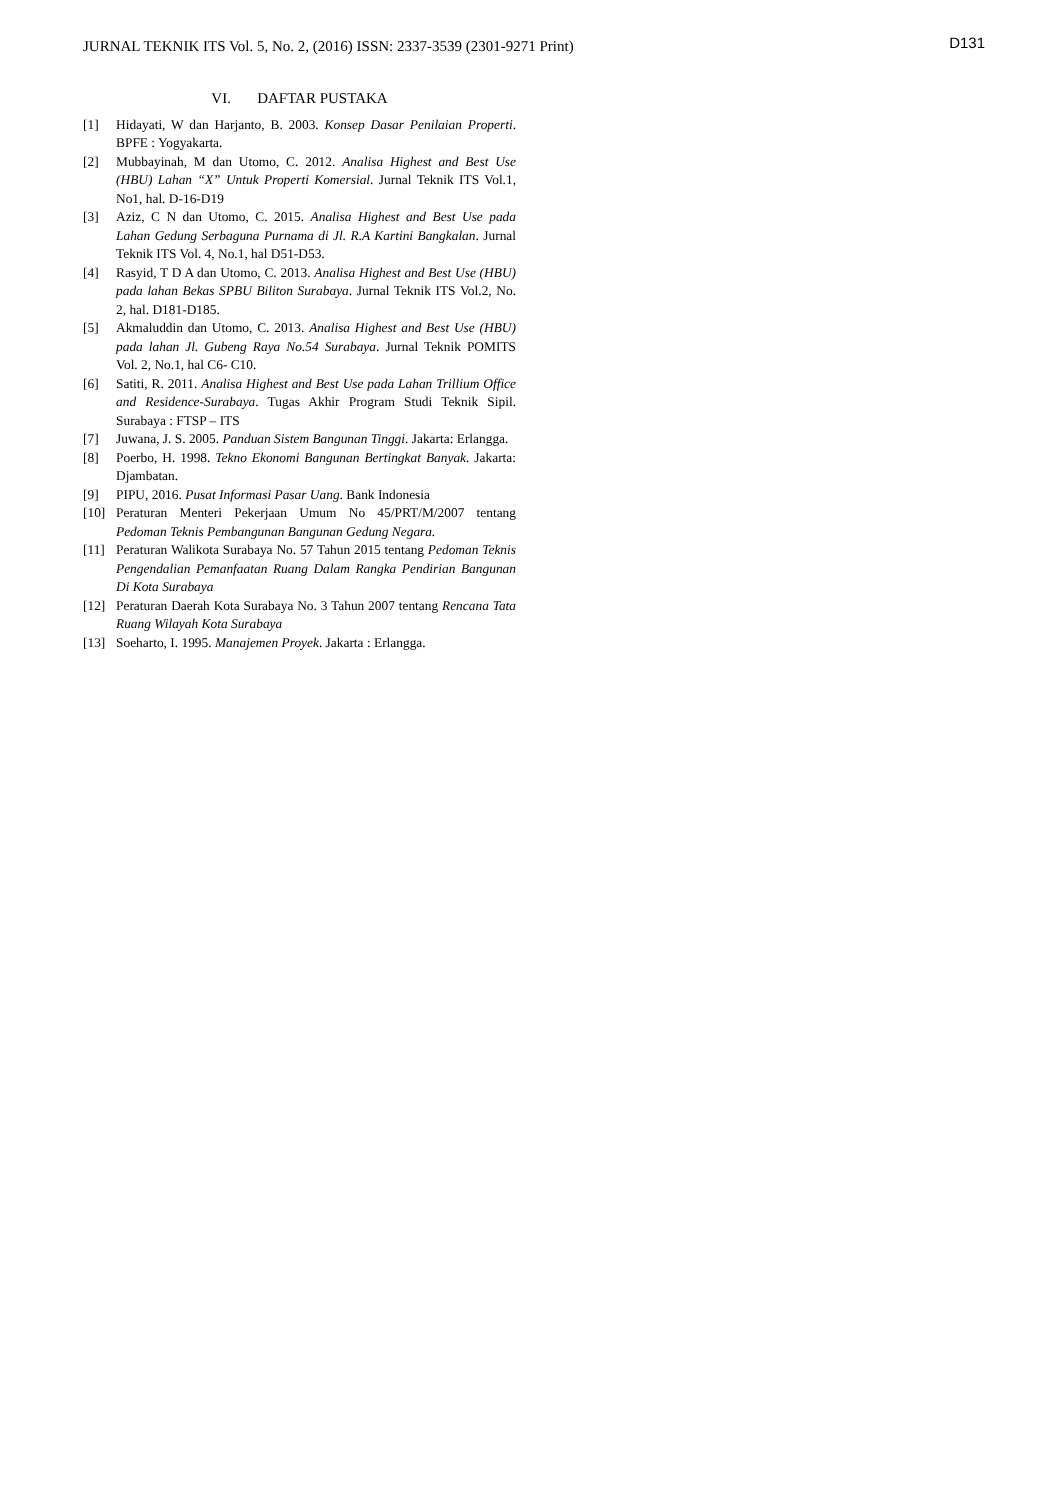JURNAL TEKNIK ITS Vol. 5, No. 2, (2016) ISSN: 2337-3539 (2301-9271 Print) D131
VI. DAFTAR PUSTAKA
[1] Hidayati, W dan Harjanto, B. 2003. Konsep Dasar Penilaian Properti. BPFE : Yogyakarta.
[2] Mubbayinah, M dan Utomo, C. 2012. Analisa Highest and Best Use (HBU) Lahan “X” Untuk Properti Komersial. Jurnal Teknik ITS Vol.1, No1, hal. D-16-D19
[3] Aziz, C N dan Utomo, C. 2015. Analisa Highest and Best Use pada Lahan Gedung Serbaguna Purnama di Jl. R.A Kartini Bangkalan. Jurnal Teknik ITS Vol. 4, No.1, hal D51-D53.
[4] Rasyid, T D A dan Utomo, C. 2013. Analisa Highest and Best Use (HBU) pada lahan Bekas SPBU Biliton Surabaya. Jurnal Teknik ITS Vol.2, No. 2, hal. D181-D185.
[5] Akmaluddin dan Utomo, C. 2013. Analisa Highest and Best Use (HBU) pada lahan Jl. Gubeng Raya No.54 Surabaya. Jurnal Teknik POMITS Vol. 2, No.1, hal C6- C10.
[6] Satiti, R. 2011. Analisa Highest and Best Use pada Lahan Trillium Office and Residence-Surabaya. Tugas Akhir Program Studi Teknik Sipil. Surabaya : FTSP – ITS
[7] Juwana, J. S. 2005. Panduan Sistem Bangunan Tinggi. Jakarta: Erlangga.
[8] Poerbo, H. 1998. Tekno Ekonomi Bangunan Bertingkat Banyak. Jakarta: Djambatan.
[9] PIPU, 2016. Pusat Informasi Pasar Uang. Bank Indonesia
[10] Peraturan Menteri Pekerjaan Umum No 45/PRT/M/2007 tentang Pedoman Teknis Pembangunan Bangunan Gedung Negara.
[11] Peraturan Walikota Surabaya No. 57 Tahun 2015 tentang Pedoman Teknis Pengendalian Pemanfaatan Ruang Dalam Rangka Pendirian Bangunan Di Kota Surabaya
[12] Peraturan Daerah Kota Surabaya No. 3 Tahun 2007 tentang Rencana Tata Ruang Wilayah Kota Surabaya
[13] Soeharto, I. 1995. Manajemen Proyek. Jakarta : Erlangga.